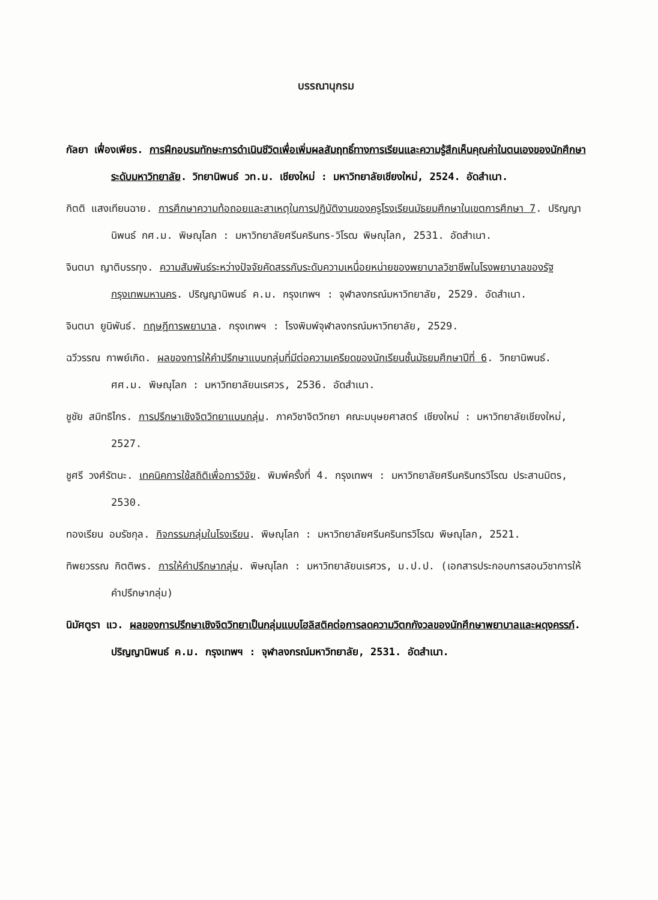บรรณานุกรม
กัลยา เฟื่องเพียร. การฝึกอบรมทักษะการดำเนินชีวิตเพื่อเพิ่มผลสัมฤทธิ์ทางการเรียนและความรู้สึกเห็นคุณค่าในตนเองของนักศึกษาระดับมหาวิทยาลัย. วิทยานิพนธ์ วท.ม. เชียงใหม่ : มหาวิทยาลัยเชียงใหม่, 2524. อัดสำเนา.
กิตติ แสงเทียนฉาย. การศึกษาความท้อถอยและสาเหตุในการปฏิบัติงานของครูโรงเรียนมัธยมศึกษาในเขตการศึกษา 7. ปริญญานิพนธ์ กศ.ม. พิษณุโลก : มหาวิทยาลัยศรีนครินทร-วิโรฒ พิษณุโลก, 2531. อัดสำเนา.
จินตนา ญาติบรรทุง. ความสัมพันธ์ระหว่างปัจจัยคัดสรรกับระดับความเหนื่อยหน่ายของพยาบาลวิชาชีพในโรงพยาบาลของรัฐ กรุงเทพมหานคร. ปริญญานิพนธ์ ค.ม. กรุงเทพฯ : จุฬาลงกรณ์มหาวิทยาลัย, 2529. อัดสำเนา.
จินตนา ยูนิพันธ์. ทฤษฎีการพยาบาล. กรุงเทพฯ : โรงพิมพ์จุฬาลงกรณ์มหาวิทยาลัย, 2529.
ฉวีวรรณ กาพย์เกิด. ผลของการให้คำปรึกษาแบบกลุ่มที่มีต่อความเครียดของนักเรียนชั้นมัธยมศึกษาปีที่ 6. วิทยานิพนธ์. ศศ.ม. พิษณุโลก : มหาวิทยาลัยนเรศวร, 2536. อัดสำเนา.
ชูชัย สมิทธิไกร. การปรึกษาเชิงจิตวิทยาแบบกลุ่ม. ภาควิชาจิตวิทยา คณะมนุษยศาสตร์ เชียงใหม่ : มหาวิทยาลัยเชียงใหม่, 2527.
ชูศรี วงศ์รัตนะ. เทคนิคการใช้สถิติเพื่อการวิจัย. พิมพ์ครั้งที่ 4. กรุงเทพฯ : มหาวิทยาลัยศรีนครินทรวิโรฒ ประสานมิตร, 2530.
ทองเรียน อมรัชกุล. กิจกรรมกลุ่มในโรงเรียน. พิษณุโลก : มหาวิทยาลัยศรีนครินทรวิโรฒ พิษณุโลก, 2521.
ทิพยวรรณ กิตติพร. การให้คำปรึกษากลุ่ม. พิษณุโลก : มหาวิทยาลัยนเรศวร, ม.ป.ป. (เอกสารประกอบการสอนวิชาการให้คำปรึกษากลุ่ม)
นิมัศตูรา แว. ผลของการปรึกษาเชิงจิตวิทยาเป็นกลุ่มแบบโฮลิสติคต่อการลดความวิตกกังวลของนักศึกษาพยาบาลและผดุงครรภ์. ปริญญานิพนธ์ ค.ม. กรุงเทพฯ : จุฬาลงกรณ์มหาวิทยาลัย, 2531. อัดสำเนา.